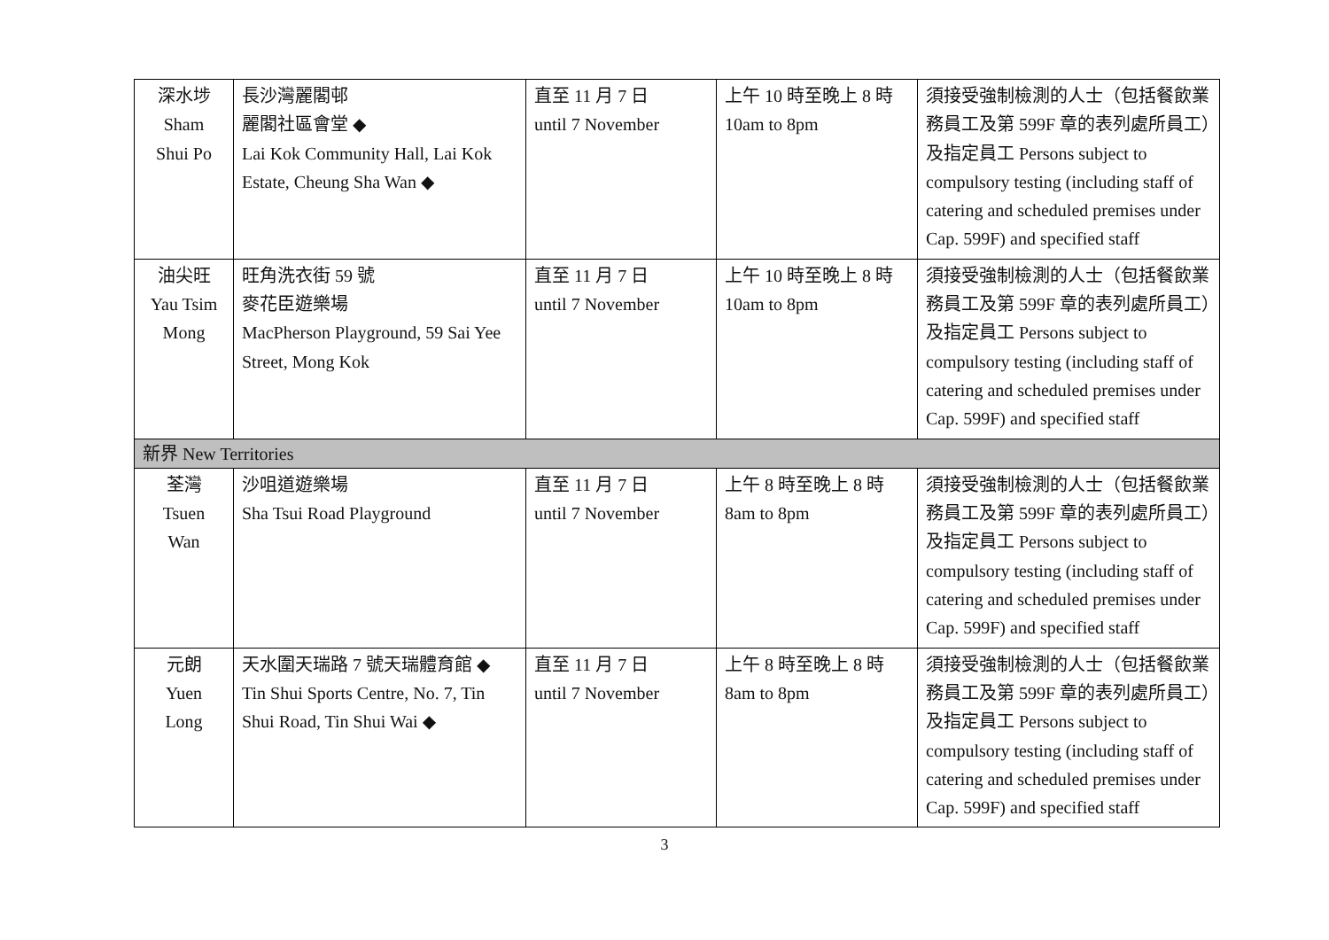| 深水埗 Sham Shui Po | 長沙灣麗閣邨 麗閣社區會堂 ◆ Lai Kok Community Hall, Lai Kok Estate, Cheung Sha Wan ◆ | 直至 11 月 7 日 until 7 November | 上午 10 時至晚上 8 時 10am to 8pm | 須接受強制檢測的人士（包括餐飲業務員工及第 599F 章的表列處所員工）及指定員工 Persons subject to compulsory testing (including staff of catering and scheduled premises under Cap. 599F) and specified staff |
| 油尖旺 Yau Tsim Mong | 旺角洗衣街 59 號 麥花臣遊樂場 MacPherson Playground, 59 Sai Yee Street, Mong Kok | 直至 11 月 7 日 until 7 November | 上午 10 時至晚上 8 時 10am to 8pm | 須接受強制檢測的人士（包括餐飲業務員工及第 599F 章的表列處所員工）及指定員工 Persons subject to compulsory testing (including staff of catering and scheduled premises under Cap. 599F) and specified staff |
| 新界 New Territories | | | | |
| 荃灣 Tsuen Wan | 沙咀道遊樂場 Sha Tsui Road Playground | 直至 11 月 7 日 until 7 November | 上午 8 時至晚上 8 時 8am to 8pm | 須接受強制檢測的人士（包括餐飲業務員工及第 599F 章的表列處所員工）及指定員工 Persons subject to compulsory testing (including staff of catering and scheduled premises under Cap. 599F) and specified staff |
| 元朗 Yuen Long | 天水圍天瑞路 7 號天瑞體育館 ◆ Tin Shui Sports Centre, No. 7, Tin Shui Road, Tin Shui Wai ◆ | 直至 11 月 7 日 until 7 November | 上午 8 時至晚上 8 時 8am to 8pm | 須接受強制檢測的人士（包括餐飲業務員工及第 599F 章的表列處所員工）及指定員工 Persons subject to compulsory testing (including staff of catering and scheduled premises under Cap. 599F) and specified staff |
3